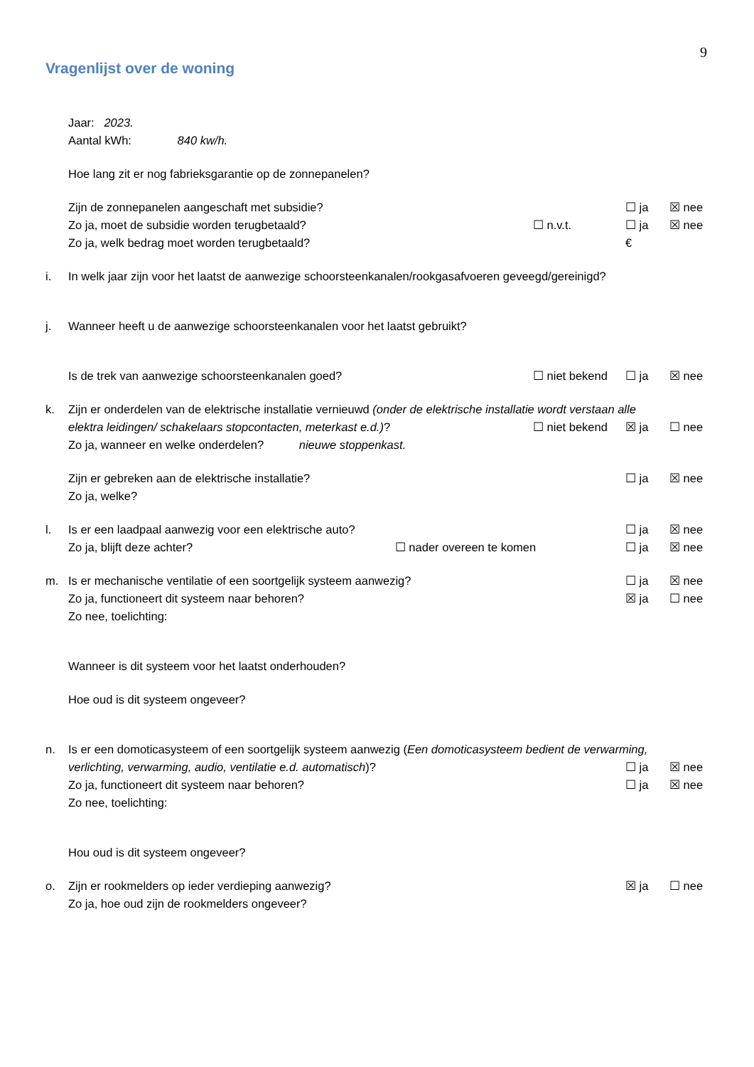9
Vragenlijst over de woning
Jaar: 2023.
Aantal kWh: 840 kw/h.
Hoe lang zit er nog fabrieksgarantie op de zonnepanelen?
Zijn de zonnepanelen aangeschaft met subsidie?
☐ ja ☒ nee
Zo ja, moet de subsidie worden terugbetaald?
☐ n.v.t. ☐ ja ☒ nee
Zo ja, welk bedrag moet worden terugbetaald?
€
i. In welk jaar zijn voor het laatst de aanwezige schoorsteenkanalen/rookgasafvoeren geveegd/gereinigd?
j. Wanneer heeft u de aanwezige schoorsteenkanalen voor het laatst gebruikt?
Is de trek van aanwezige schoorsteenkanalen goed?
☐ niet bekend ☐ ja ☒ nee
k. Zijn er onderdelen van de elektrische installatie vernieuwd (onder de elektrische installatie wordt verstaan alle
elektra leidingen/ schakelaars stopcontacten, meterkast e.d.)?
☐ niet bekend ☒ ja ☐ nee
Zo ja, wanneer en welke onderdelen? nieuwe stoppenkast.
Zijn er gebreken aan de elektrische installatie?
☐ ja ☒ nee
Zo ja, welke?
l. Is er een laadpaal aanwezig voor een elektrische auto?
☐ ja ☒ nee
Zo ja, blijft deze achter? ☐ nader overeen te komen
☐ ja ☒ nee
m. Is er mechanische ventilatie of een soortgelijk systeem aanwezig?
☐ ja ☒ nee
Zo ja, functioneert dit systeem naar behoren?
☒ ja ☐ nee
Zo nee, toelichting:
Wanneer is dit systeem voor het laatst onderhouden?
Hoe oud is dit systeem ongeveer?
n. Is er een domoticasysteem of een soortgelijk systeem aanwezig (Een domoticasysteem bedient de verwarming,
verlichting, verwarming, audio, ventilatie e.d. automatisch)?
☐ ja ☒ nee
Zo ja, functioneert dit systeem naar behoren?
☐ ja ☒ nee
Zo nee, toelichting:
Hou oud is dit systeem ongeveer?
o. Zijn er rookmelders op ieder verdieping aanwezig?
☒ ja ☐ nee
Zo ja, hoe oud zijn de rookmelders ongeveer?